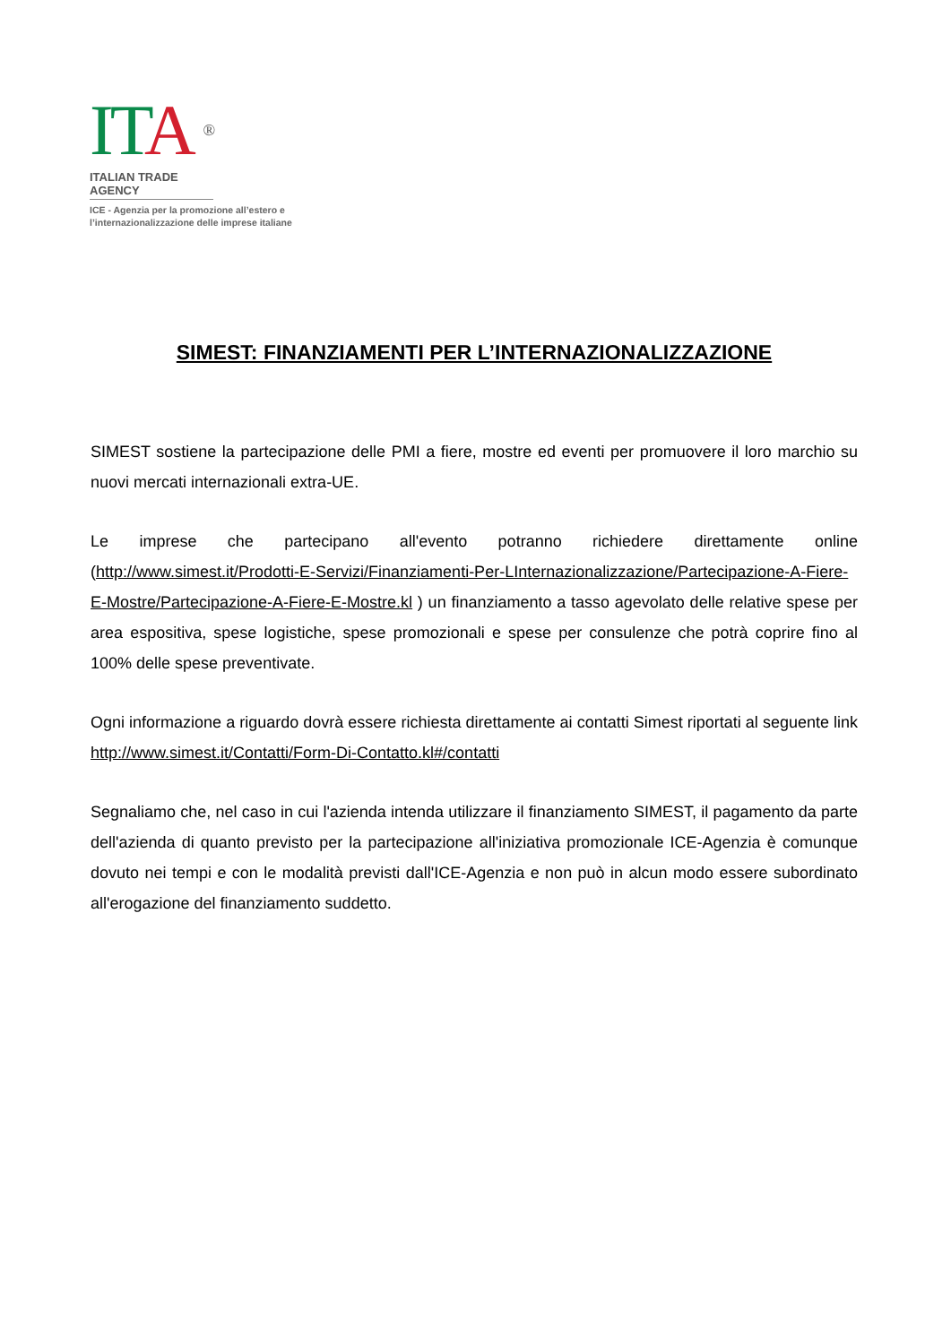ITA ®
ITALIAN TRADE AGENCY
ICE - Agenzia per la promozione all’estero e
l’internazionalizzazione delle imprese italiane
SIMEST: FINANZIAMENTI PER L’INTERNAZIONALIZZAZIONE
SIMEST sostiene la partecipazione delle PMI a fiere, mostre ed eventi per promuovere il loro marchio su nuovi mercati internazionali extra-UE.
Le imprese che partecipano all'evento potranno richiedere direttamente online (http://www.simest.it/Prodotti-E-Servizi/Finanziamenti-Per-LInternazionalizzazione/Partecipazione-A-Fiere-E-Mostre/Partecipazione-A-Fiere-E-Mostre.kl ) un finanziamento a tasso agevolato delle relative spese per area espositiva, spese logistiche, spese promozionali e spese per consulenze che potrà coprire fino al 100% delle spese preventivate.
Ogni informazione a riguardo dovrà essere richiesta direttamente ai contatti Simest riportati al seguente link http://www.simest.it/Contatti/Form-Di-Contatto.kl#/contatti
Segnaliamo che, nel caso in cui l'azienda intenda utilizzare il finanziamento SIMEST, il pagamento da parte dell'azienda di quanto previsto per la partecipazione all'iniziativa promozionale ICE-Agenzia è comunque dovuto nei tempi e con le modalità previsti dall'ICE-Agenzia e non può in alcun modo essere subordinato all'erogazione del finanziamento suddetto.